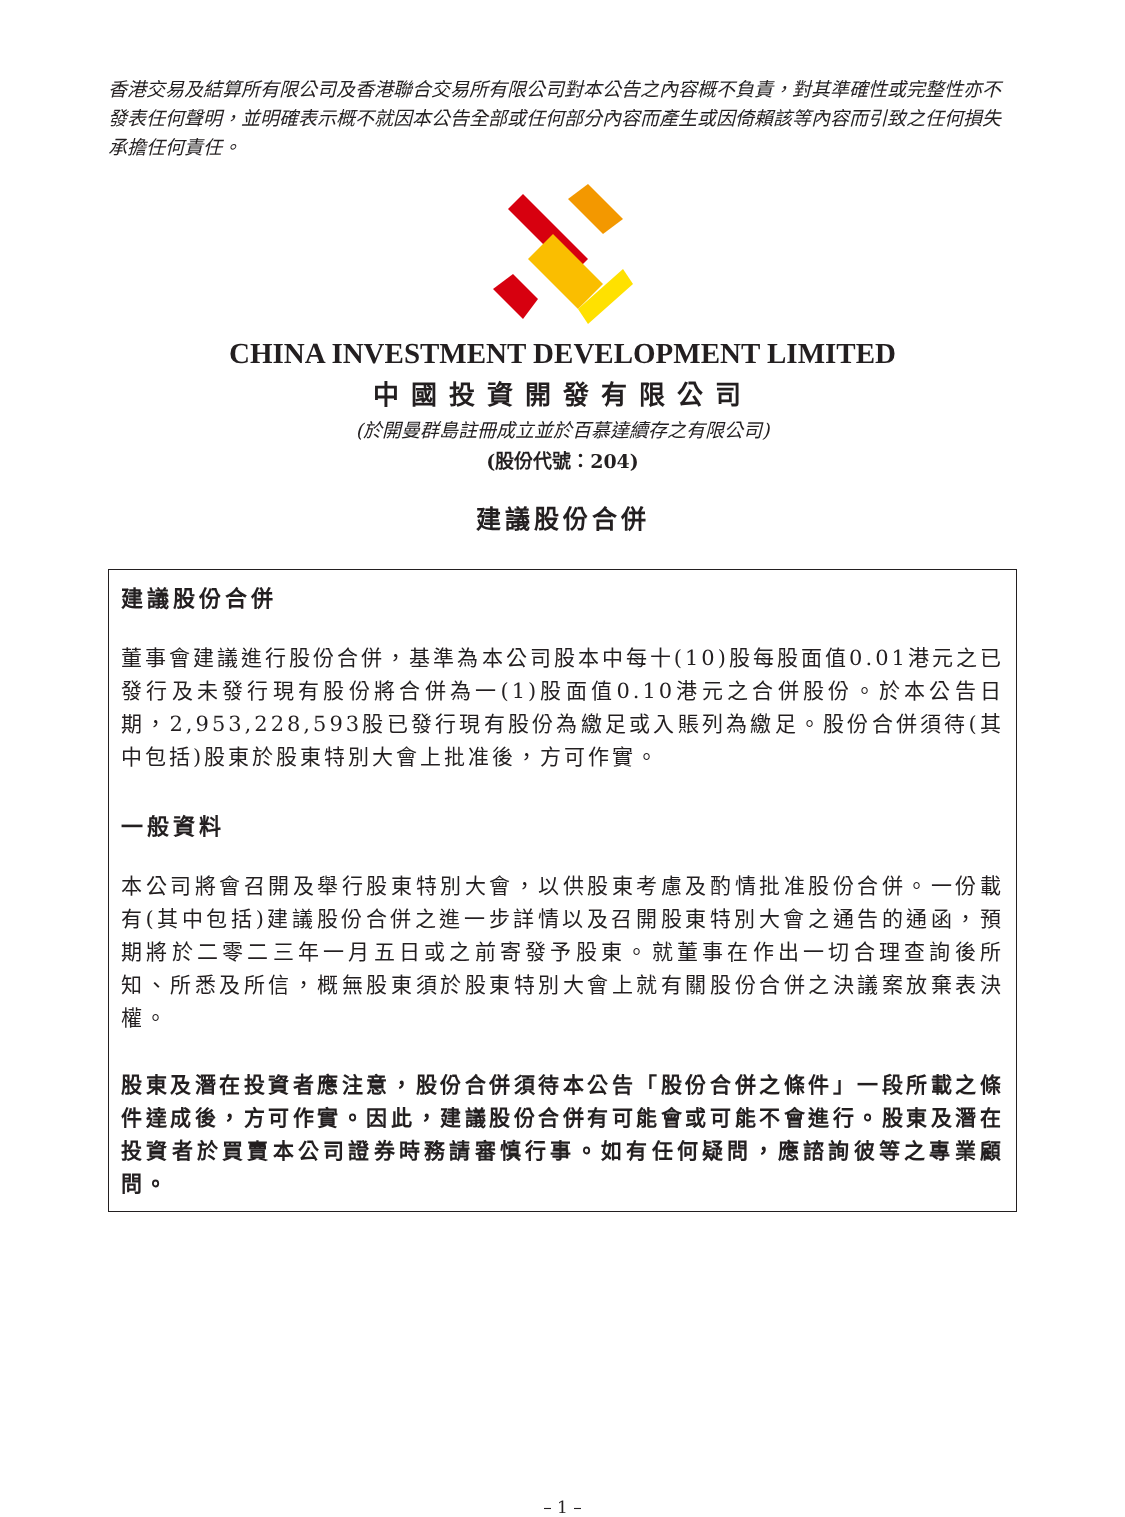香港交易及結算所有限公司及香港聯合交易所有限公司對本公告之內容概不負責，對其準確性或完整性亦不發表任何聲明，並明確表示概不就因本公告全部或任何部分內容而產生或因倚賴該等內容而引致之任何損失承擔任何責任。
CHINA INVESTMENT DEVELOPMENT LIMITED
中國投資開發有限公司
(於開曼群島註冊成立並於百慕達續存之有限公司)
(股份代號：204)
建議股份合併
建議股份合併
董事會建議進行股份合併，基準為本公司股本中每十(10)股每股面值0.01港元之已發行及未發行現有股份將合併為一(1)股面值0.10港元之合併股份。於本公告日期，2,953,228,593股已發行現有股份為繳足或入賬列為繳足。股份合併須待(其中包括)股東於股東特別大會上批准後，方可作實。
一般資料
本公司將會召開及舉行股東特別大會，以供股東考慮及酌情批准股份合併。一份載有(其中包括)建議股份合併之進一步詳情以及召開股東特別大會之通告的通函，預期將於二零二三年一月五日或之前寄發予股東。就董事在作出一切合理查詢後所知、所悉及所信，概無股東須於股東特別大會上就有關股份合併之決議案放棄表決權。
股東及潛在投資者應注意，股份合併須待本公告「股份合併之條件」一段所載之條件達成後，方可作實。因此，建議股份合併有可能會或可能不會進行。股東及潛在投資者於買賣本公司證券時務請審慎行事。如有任何疑問，應諮詢彼等之專業顧問。
– 1 –